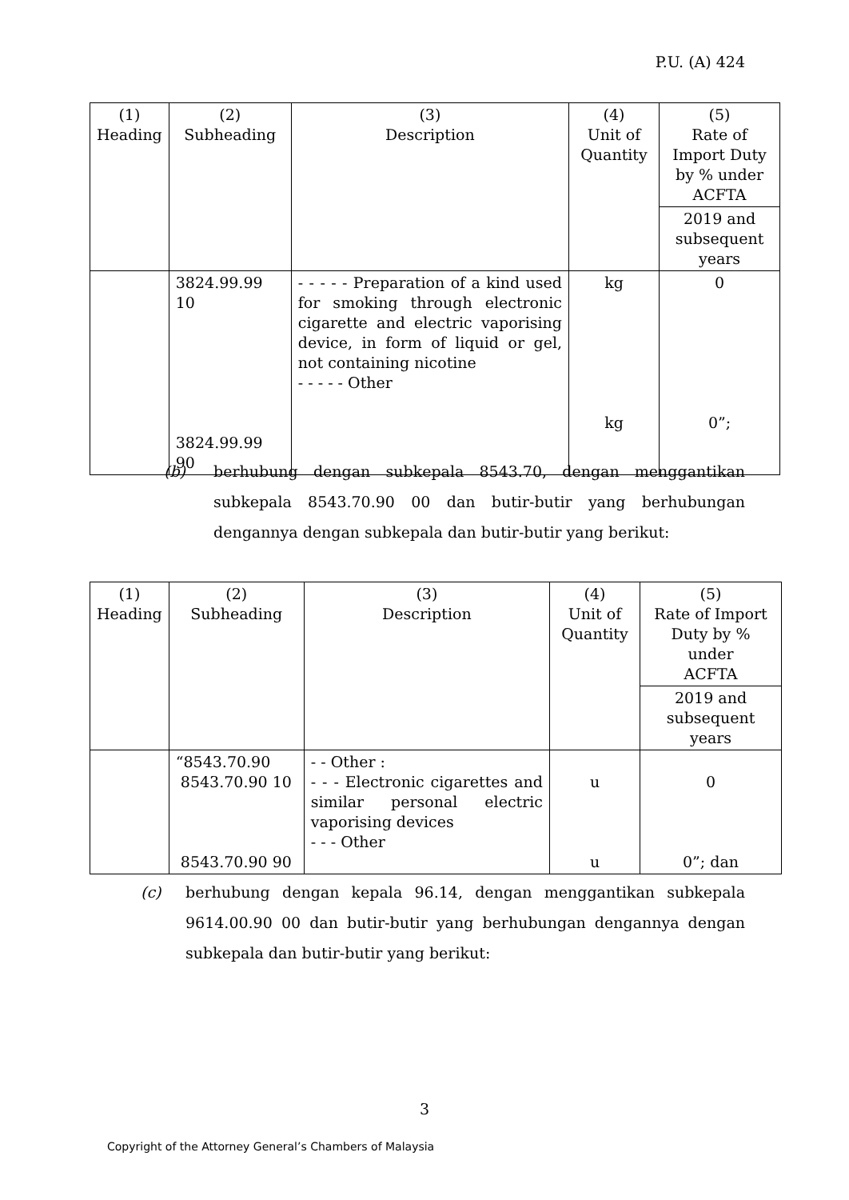P.U. (A) 424
| (1) Heading | (2) Subheading | (3) Description | (4) Unit of Quantity | (5) Rate of Import Duty by % under ACFTA |
| | | | | 2019 and subsequent years |
| | 3824.99.99 10 3824.99.99 90 | - - - - - Preparation of a kind used for smoking through electronic cigarette and electric vaporising device, in form of liquid or gel, not containing nicotine - - - - - Other | kg kg | 0 0”; |
(b) berhubung dengan subkepala 8543.70, dengan menggantikan subkepala 8543.70.90 00 dan butir-butir yang berhubungan dengannya dengan subkepala dan butir-butir yang berikut:
| (1) Heading | (2) Subheading | (3) Description | (4) Unit of Quantity | (5) Rate of Import Duty by % under ACFTA |
| | | | | 2019 and subsequent years |
| | “8543.70.90 8543.70.90 10 8543.70.90 90 | - - Other : - - - Electronic cigarettes and similar personal electric vaporising devices - - - Other | u u | 0 0”; dan |
(c) berhubung dengan kepala 96.14, dengan menggantikan subkepala 9614.00.90 00 dan butir-butir yang berhubungan dengannya dengan subkepala dan butir-butir yang berikut:
3
Copyright of the Attorney General’s Chambers of Malaysia